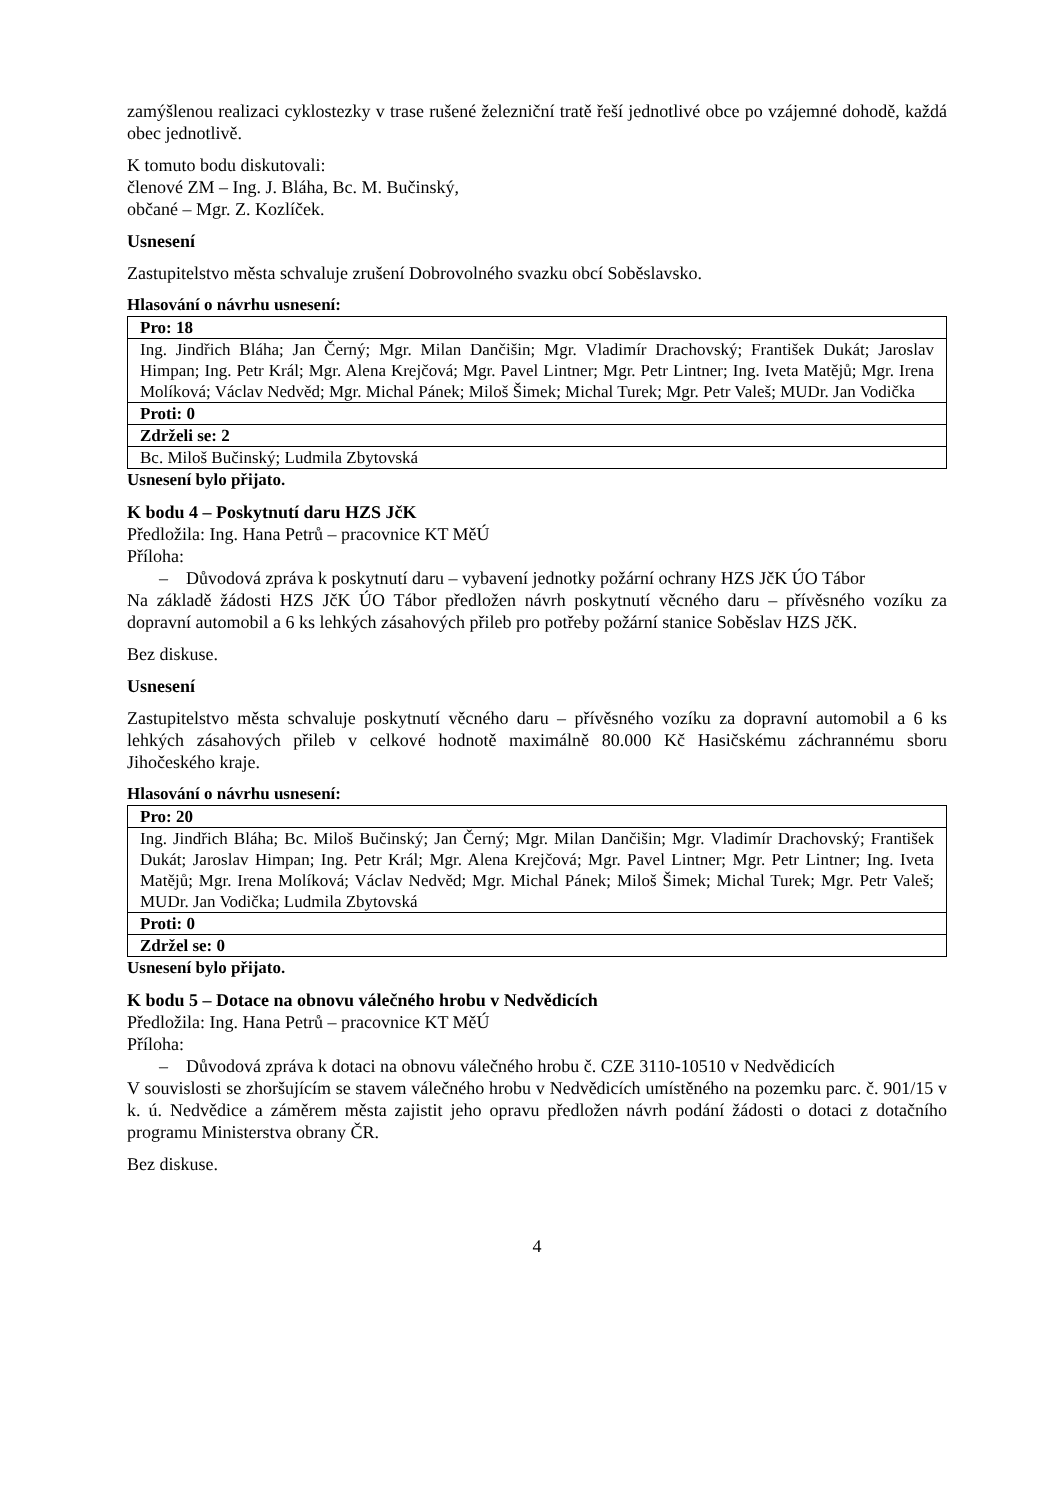zamýšlenou realizaci cyklostezky v trase rušené železniční tratě řeší jednotlivé obce po vzájemné dohodě, každá obec jednotlivě.
K tomuto bodu diskutovali:
členové ZM – Ing. J. Bláha, Bc. M. Bučinský,
občané – Mgr. Z. Kozlíček.
Usnesení
Zastupitelstvo města schvaluje zrušení Dobrovolného svazku obcí Soběslavsko.
Hlasování o návrhu usnesení:
| Pro: 18 |
| Ing. Jindřich Bláha; Jan Černý; Mgr. Milan Dančišin; Mgr. Vladimír Drachovský; František Dukát; Jaroslav Himpan; Ing. Petr Král; Mgr. Alena Krejčová; Mgr. Pavel Lintner; Mgr. Petr Lintner; Ing. Iveta Matějů; Mgr. Irena Molíková; Václav Nedvěd; Mgr. Michal Pánek; Miloš Šimek; Michal Turek; Mgr. Petr Valeš; MUDr. Jan Vodička |
| Proti: 0 |
| Zdrželi se: 2 |
| Bc. Miloš Bučinský; Ludmila Zbytovská |
Usnesení bylo přijato.
K bodu 4 – Poskytnutí daru HZS JčK
Předložila: Ing. Hana Petrů – pracovnice KT MěÚ
Příloha:
– Důvodová zpráva k poskytnutí daru – vybavení jednotky požární ochrany HZS JčK ÚO Tábor
Na základě žádosti HZS JčK ÚO Tábor předložen návrh poskytnutí věcného daru – přívěsného vozíku za dopravní automobil a 6 ks lehkých zásahových přileb pro potřeby požární stanice Soběslav HZS JčK.
Bez diskuse.
Usnesení
Zastupitelstvo města schvaluje poskytnutí věcného daru – přívěsného vozíku za dopravní automobil a 6 ks lehkých zásahových přileb v celkové hodnotě maximálně 80.000 Kč Hasičskému záchrannému sboru Jihočeského kraje.
Hlasování o návrhu usnesení:
| Pro: 20 |
| Ing. Jindřich Bláha; Bc. Miloš Bučinský; Jan Černý; Mgr. Milan Dančišin; Mgr. Vladimír Drachovský; František Dukát; Jaroslav Himpan; Ing. Petr Král; Mgr. Alena Krejčová; Mgr. Pavel Lintner; Mgr. Petr Lintner; Ing. Iveta Matějů; Mgr. Irena Molíková; Václav Nedvěd; Mgr. Michal Pánek; Miloš Šimek; Michal Turek; Mgr. Petr Valeš; MUDr. Jan Vodička; Ludmila Zbytovská |
| Proti: 0 |
| Zdržel se: 0 |
Usnesení bylo přijato.
K bodu 5 – Dotace na obnovu válečného hrobu v Nedvědicích
Předložila: Ing. Hana Petrů – pracovnice KT MěÚ
Příloha:
– Důvodová zpráva k dotaci na obnovu válečného hrobu č. CZE 3110-10510 v Nedvědicích
V souvislosti se zhoršujícím se stavem válečného hrobu v Nedvědicích umístěného na pozemku parc. č. 901/15 v k. ú. Nedvědice a záměrem města zajistit jeho opravu předložen návrh podání žádosti o dotaci z dotačního programu Ministerstva obrany ČR.
Bez diskuse.
4